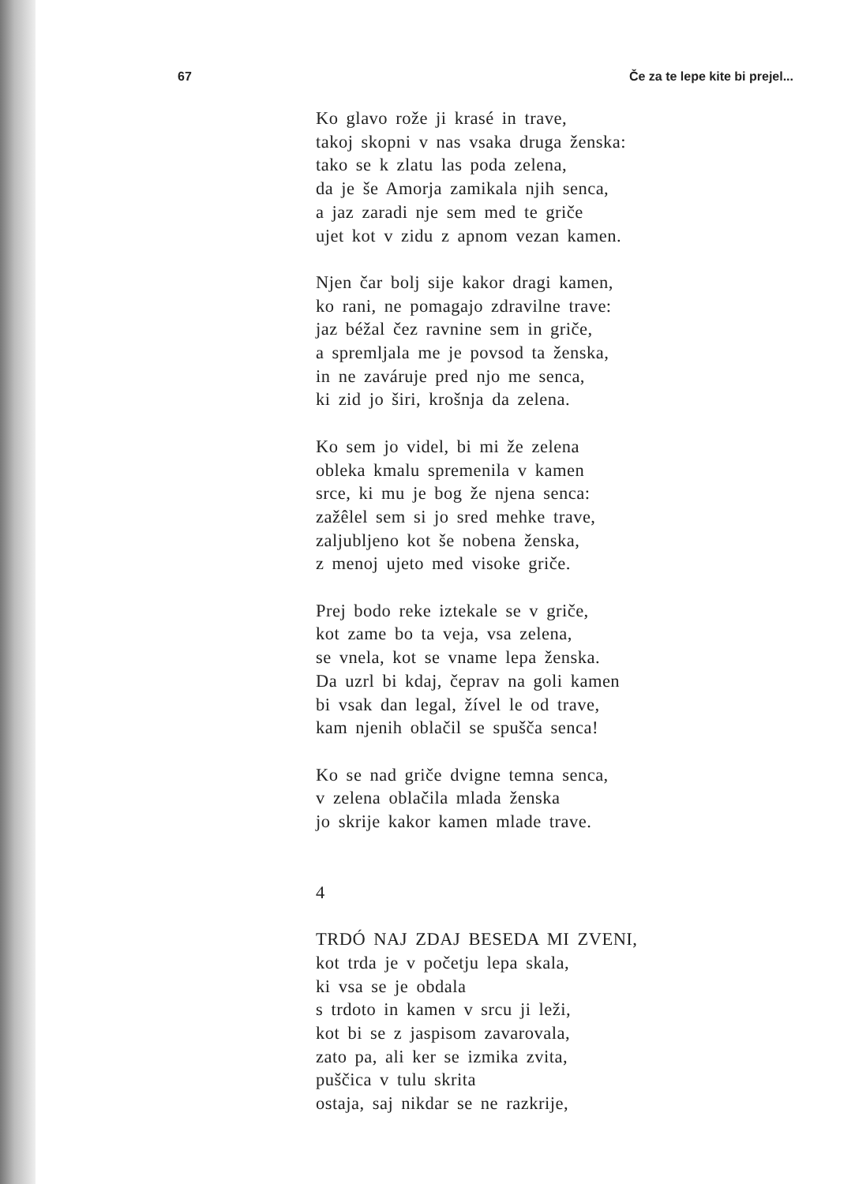67 Če za te lepe kite bi prejel...
Ko glavo rože ji krasé in trave,
takoj skopni v nas vsaka druga ženska:
tako se k zlatu las poda zelena,
da je še Amorja zamikala njih senca,
a jaz zaradi nje sem med te griče
ujet kot v zidu z apnom vezan kamen.
Njen čar bolj sije kakor dragi kamen,
ko rani, ne pomagajo zdravilne trave:
jaz béžal čez ravnine sem in griče,
a spremljala me je povsod ta ženska,
in ne zaváruje pred njo me senca,
ki zid jo širi, krošnja da zelena.
Ko sem jo videl, bi mi že zelena
obleka kmalu spremenila v kamen
srce, ki mu je bog že njena senca:
zažêlel sem si jo sred mehke trave,
zaljubljeno kot še nobena ženska,
z menoj ujeto med visoke griče.
Prej bodo reke iztekale se v griče,
kot zame bo ta veja, vsa zelena,
se vnela, kot se vname lepa ženska.
Da uzrl bi kdaj, čeprav na goli kamen
bi vsak dan legal, žível le od trave,
kam njenih oblačil se spušča senca!
Ko se nad griče dvigne temna senca,
v zelena oblačila mlada ženska
jo skrije kakor kamen mlade trave.
4
TRDÓ NAJ ZDAJ BESEDA MI ZVENI,
kot trda je v početju lepa skala,
ki vsa se je obdala
s trdoto in kamen v srcu ji leži,
kot bi se z jaspisom zavarovala,
zato pa, ali ker se izmika zvita,
puščica v tulu skrita
ostaja, saj nikdar se ne razkrije,